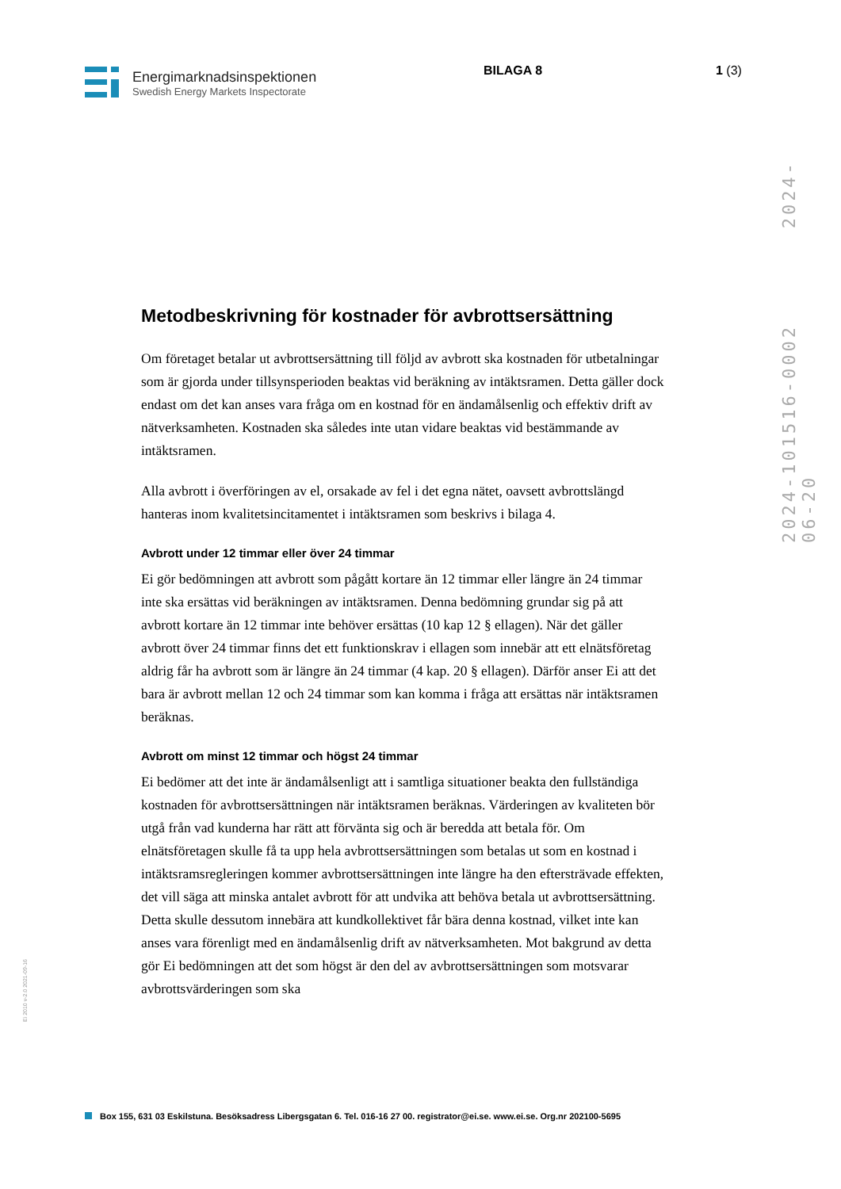Energimarknadsinspektionen
Swedish Energy Markets Inspectorate
BILAGA 8 1 (3)
2024-101516-0002 2024-06-20
Metodbeskrivning för kostnader för avbrottsersättning
Om företaget betalar ut avbrottsersättning till följd av avbrott ska kostnaden för utbetalningar som är gjorda under tillsynsperioden beaktas vid beräkning av intäktsramen. Detta gäller dock endast om det kan anses vara fråga om en kostnad för en ändamålsenlig och effektiv drift av nätverksamheten. Kostnaden ska således inte utan vidare beaktas vid bestämmande av intäktsramen.
Alla avbrott i överföringen av el, orsakade av fel i det egna nätet, oavsett avbrottslängd hanteras inom kvalitetsincitamentet i intäktsramen som beskrivs i bilaga 4.
Avbrott under 12 timmar eller över 24 timmar
Ei gör bedömningen att avbrott som pågått kortare än 12 timmar eller längre än 24 timmar inte ska ersättas vid beräkningen av intäktsramen. Denna bedömning grundar sig på att avbrott kortare än 12 timmar inte behöver ersättas (10 kap 12 § ellagen). När det gäller avbrott över 24 timmar finns det ett funktionskrav i ellagen som innebär att ett elnätsföretag aldrig får ha avbrott som är längre än 24 timmar (4 kap. 20 § ellagen). Därför anser Ei att det bara är avbrott mellan 12 och 24 timmar som kan komma i fråga att ersättas när intäktsramen beräknas.
Avbrott om minst 12 timmar och högst 24 timmar
Ei bedömer att det inte är ändamålsenligt att i samtliga situationer beakta den fullständiga kostnaden för avbrottsersättningen när intäktsramen beräknas. Värderingen av kvaliteten bör utgå från vad kunderna har rätt att förvänta sig och är beredda att betala för. Om elnätsföretagen skulle få ta upp hela avbrottsersättningen som betalas ut som en kostnad i intäktsramsregleringen kommer avbrottsersättningen inte längre ha den eftersträvade effekten, det vill säga att minska antalet avbrott för att undvika att behöva betala ut avbrottsersättning. Detta skulle dessutom innebära att kundkollektivet får bära denna kostnad, vilket inte kan anses vara förenligt med en ändamålsenlig drift av nätverksamheten. Mot bakgrund av detta gör Ei bedömningen att det som högst är den del av avbrottsersättningen som motsvarar avbrottsvärderingen som ska
Ei 2010 v-2.0 2021-09-16
Box 155, 631 03 Eskilstuna. Besöksadress Libergsgatan 6. Tel. 016-16 27 00. registrator@ei.se. www.ei.se. Org.nr 202100-5695